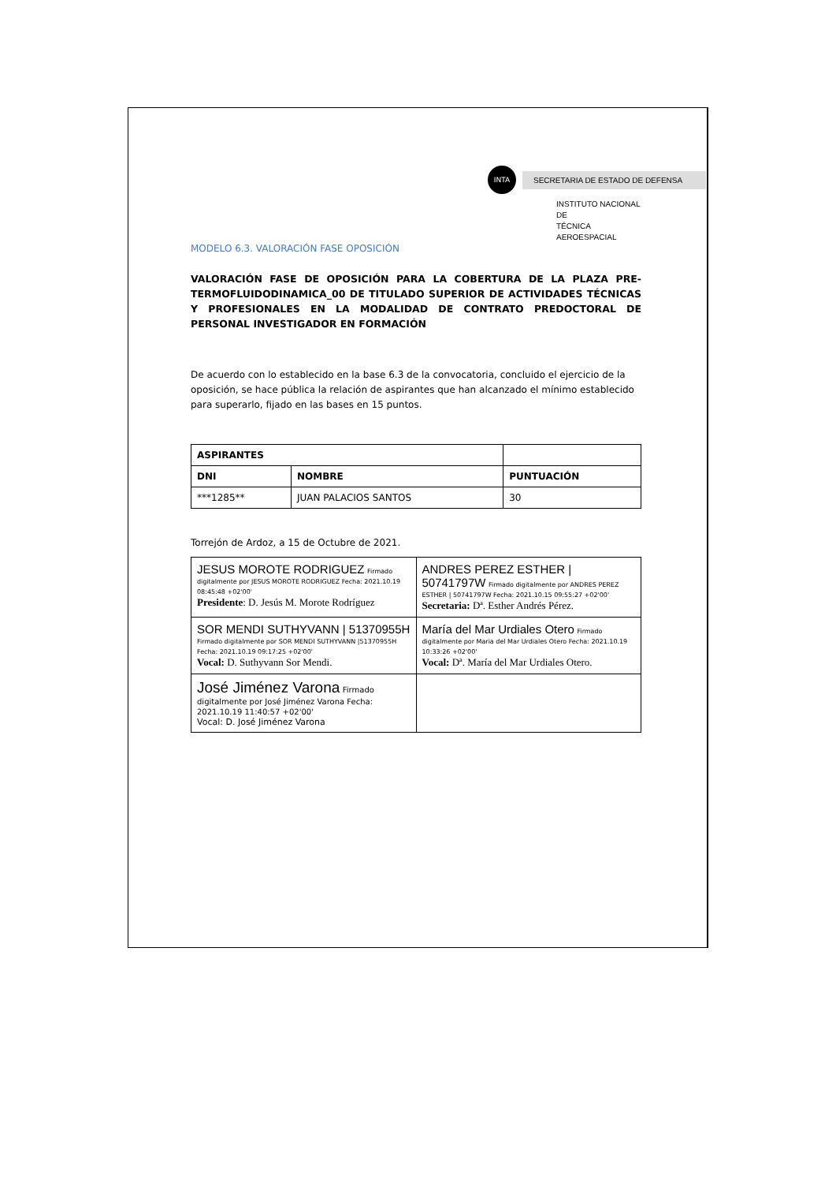INTA
SECRETARIA DE ESTADO DE DEFENSA
INSTITUTO NACIONAL DE
TÉCNICA AEROESPACIAL
MODELO 6.3. VALORACIÓN FASE OPOSICIÓN
VALORACIÓN FASE DE OPOSICIÓN PARA LA COBERTURA DE LA PLAZA PRE-TERMOFLUIDODINAMICA_00 DE TITULADO SUPERIOR DE ACTIVIDADES TÉCNICAS Y PROFESIONALES EN LA MODALIDAD DE CONTRATO PREDOCTORAL DE PERSONAL INVESTIGADOR EN FORMACIÓN
De acuerdo con lo establecido en la base 6.3 de la convocatoria, concluido el ejercicio de la oposición, se hace pública la relación de aspirantes que han alcanzado el mínimo establecido para superarlo, fijado en las bases en 15 puntos.
| ASPIRANTES | | |
| --- | --- | --- |
| DNI | NOMBRE | PUNTUACIÓN |
| ***1285** | JUAN PALACIOS SANTOS | 30 |
Torrejón de Ardoz, a 15 de Octubre de 2021.
| JESUS MOROTE RODRIGUEZ Firmado digitalmente por JESUS MOROTE RODRIGUEZ Fecha: 2021.10.19 08:45:48 +02'00' Presidente : D. Jesús M. Morote Rodríguez | ANDRES PEREZ ESTHER / 50741797W Firmado digitalmente por ANDRES PEREZ ESTHER / 50741797W Fecha: 2021.10.15 09:55:27 +02'00' Secretaria: Dª. Esther Andrés Pérez. |
| SOR MENDI SUTHYVANN / 51370955H Firmado digitalmente por SOR MENDI SUTHYVANN /51370955H Fecha: 2021.10.19 09:17:25 +02'00' Vocal: D. Suthyvann Sor Mendi. | María del Mar Urdiales Otero Firmado digitalmente por Maria del Mar Urdiales Otero Fecha: 2021.10.19 10:33:26 +02'00' Vocal: Dª. María del Mar Urdiales Otero. |
| José Jiménez Varona Firmado digitalmente por José Jiménez Varona Fecha: 2021.10.19 11:40:57 +02'00' Vocal: D. José Jiménez Varona | |